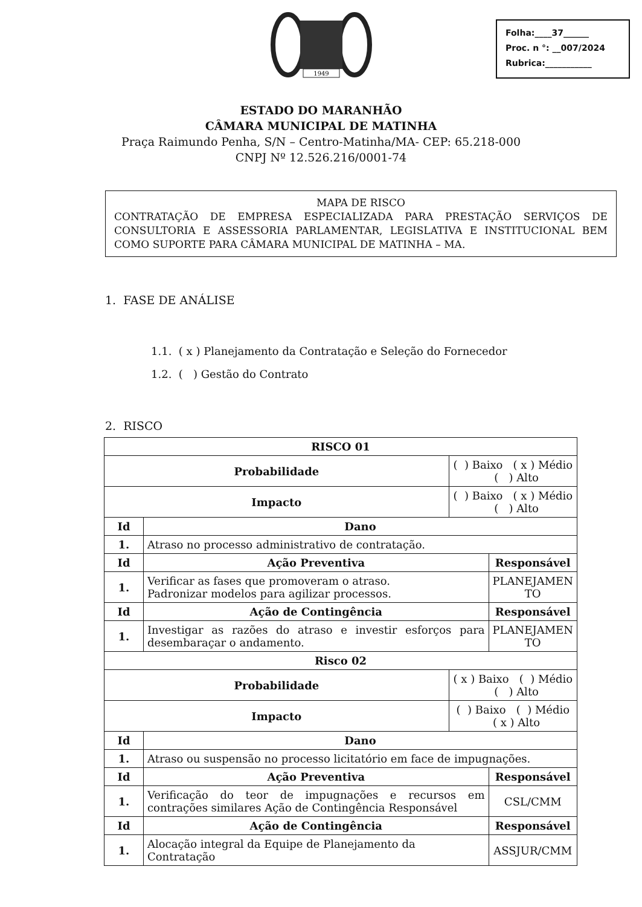1949
Folha:____37______
Proc. n °: __007/2024
Rubrica:___________
ESTADO DO MARANHÃO
CÂMARA MUNICIPAL DE MATINHA
Praça Raimundo Penha, S/N – Centro-Matinha/MA- CEP: 65.218-000
CNPJ Nº 12.526.216/0001-74
MAPA DE RISCO
CONTRATAÇÃO DE EMPRESA ESPECIALIZADA PARA PRESTAÇÃO SERVIÇOS DE CONSULTORIA E ASSESSORIA PARLAMENTAR, LEGISLATIVA E INSTITUCIONAL BEM COMO SUPORTE PARA CÂMARA MUNICIPAL DE MATINHA – MA.
1. FASE DE ANÁLISE
1.1. ( x ) Planejamento da Contratação e Seleção do Fornecedor
1.2. ( ) Gestão do Contrato
2. RISCO
| RISCO 01 | | | |
| --- | --- | --- | --- |
| Probabilidade | | ( ) Baixo ( x ) Médio ( ) Alto | |
| Impacto | | ( ) Baixo ( x ) Médio ( ) Alto | |
| Id | Dano | | |
| 1. | Atraso no processo administrativo de contratação. | | |
| Id | Ação Preventiva | | Responsável |
| 1. | Verificar as fases que promoveram o atraso. Padronizar modelos para agilizar processos. | | PLANEJAMEN TO |
| Id | Ação de Contingência | | Responsável |
| 1. | Investigar as razões do atraso e investir esforços para desembaraçar o andamento. | | PLANEJAMEN TO |
| Risco 02 | | | |
| Probabilidade | | ( x ) Baixo ( ) Médio ( ) Alto | |
| Impacto | | ( ) Baixo ( ) Médio ( x ) Alto | |
| Id | Dano | | |
| 1. | Atraso ou suspensão no processo licitatório em face de impugnações. | | |
| Id | Ação Preventiva | | Responsável |
| 1. | Verificação do teor de impugnações e recursos em contrações similares Ação de Contingência Responsável | | CSL/CMM |
| Id | Ação de Contingência | | Responsável |
| 1. | Alocação integral da Equipe de Planejamento da Contratação | | ASSJUR/CMM |